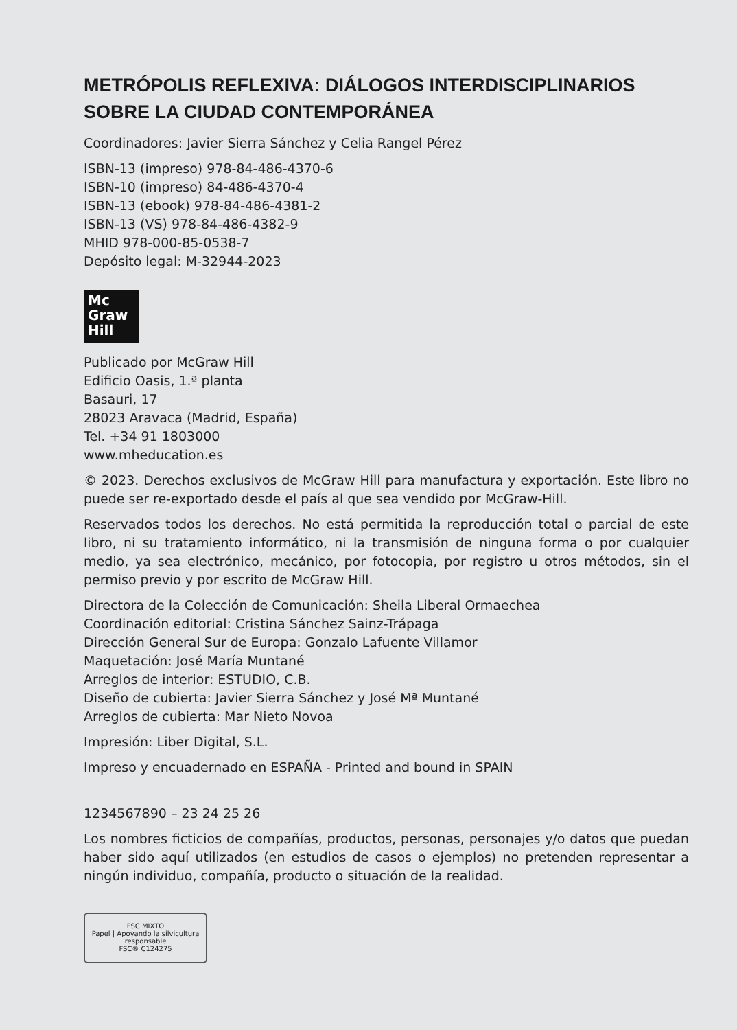METRÓPOLIS REFLEXIVA: DIÁLOGOS INTERDISCIPLINARIOS
SOBRE LA CIUDAD CONTEMPORÁNEA
Coordinadores: Javier Sierra Sánchez y Celia Rangel Pérez
ISBN-13 (impreso) 978-84-486-4370-6
ISBN-10 (impreso) 84-486-4370-4
ISBN-13 (ebook) 978-84-486-4381-2
ISBN-13 (VS) 978-84-486-4382-9
MHID 978-000-85-0538-7
Depósito legal: M-32944-2023
Mc
Graw
Hill
Publicado por McGraw Hill
Edificio Oasis, 1.ª planta
Basauri, 17
28023 Aravaca (Madrid, España)
Tel. +34 91 1803000
www.mheducation.es
© 2023. Derechos exclusivos de McGraw Hill para manufactura y exportación. Este libro no puede ser re-exportado desde el país al que sea vendido por McGraw-Hill.
Reservados todos los derechos. No está permitida la reproducción total o parcial de este libro, ni su tratamiento informático, ni la transmisión de ninguna forma o por cualquier medio, ya sea electrónico, mecánico, por fotocopia, por registro u otros métodos, sin el permiso previo y por escrito de McGraw Hill.
Directora de la Colección de Comunicación: Sheila Liberal Ormaechea
Coordinación editorial: Cristina Sánchez Sainz-Trápaga
Dirección General Sur de Europa: Gonzalo Lafuente Villamor
Maquetación: José María Muntané
Arreglos de interior: ESTUDIO, C.B.
Diseño de cubierta: Javier Sierra Sánchez y José Mª Muntané
Arreglos de cubierta: Mar Nieto Novoa
Impresión: Liber Digital, S.L.
Impreso y encuadernado en ESPAÑA - Printed and bound in SPAIN
1234567890 – 23 24 25 26
Los nombres ficticios de compañías, productos, personas, personajes y/o datos que puedan haber sido aquí utilizados (en estudios de casos o ejemplos) no pretenden representar a ningún individuo, compañía, producto o situación de la realidad.
FSC MIXTO
Papel | Apoyando la silvicultura responsable
FSC® C124275